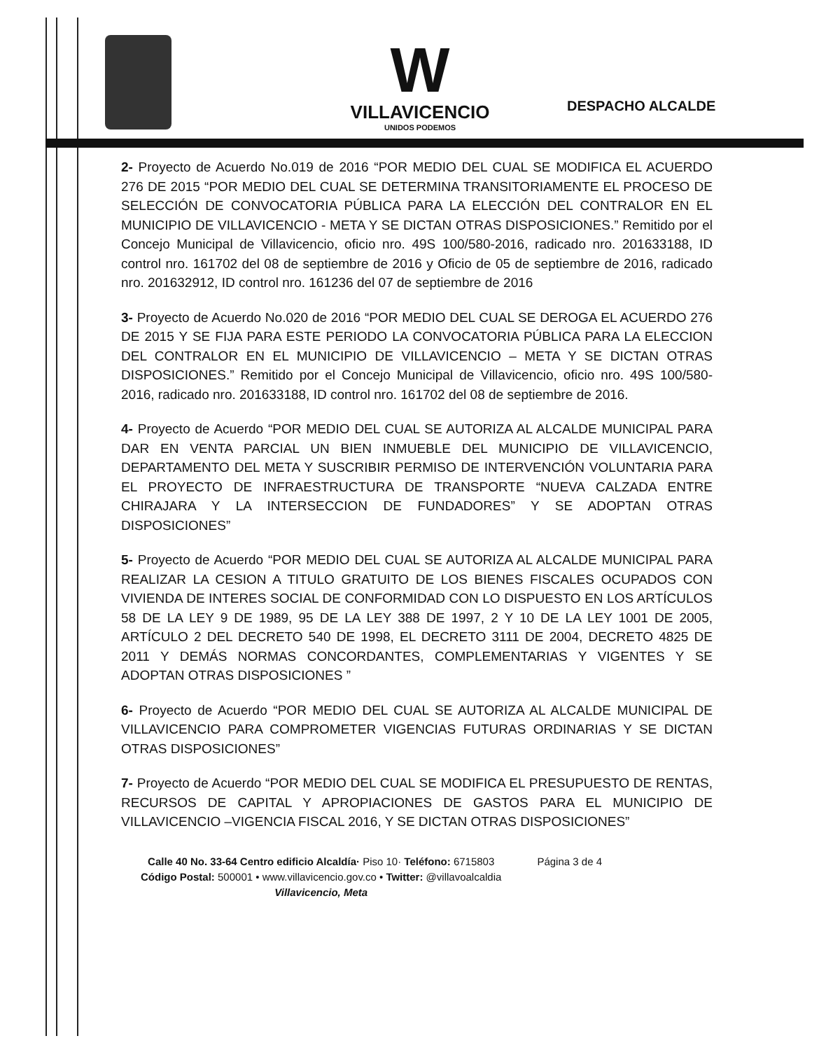W
VILLAVICENCIO
UNIDOS PODEMOS
DESPACHO ALCALDE
2- Proyecto de Acuerdo No.019 de 2016 “POR MEDIO DEL CUAL SE MODIFICA EL ACUERDO 276 DE 2015 “POR MEDIO DEL CUAL SE DETERMINA TRANSITORIAMENTE EL PROCESO DE SELECCIÓN DE CONVOCATORIA PÚBLICA PARA LA ELECCIÓN DEL CONTRALOR EN EL MUNICIPIO DE VILLAVICENCIO - META Y SE DICTAN OTRAS DISPOSICIONES.” Remitido por el Concejo Municipal de Villavicencio, oficio nro. 49S 100/580-2016, radicado nro. 201633188, ID control nro. 161702 del 08 de septiembre de 2016 y Oficio de 05 de septiembre de 2016, radicado nro. 201632912, ID control nro. 161236 del 07 de septiembre de 2016
3- Proyecto de Acuerdo No.020 de 2016 “POR MEDIO DEL CUAL SE DEROGA EL ACUERDO 276 DE 2015 Y SE FIJA PARA ESTE PERIODO LA CONVOCATORIA PÚBLICA PARA LA ELECCION DEL CONTRALOR EN EL MUNICIPIO DE VILLAVICENCIO – META Y SE DICTAN OTRAS DISPOSICIONES.” Remitido por el Concejo Municipal de Villavicencio, oficio nro. 49S 100/580-2016, radicado nro. 201633188, ID control nro. 161702 del 08 de septiembre de 2016.
4- Proyecto de Acuerdo “POR MEDIO DEL CUAL SE AUTORIZA AL ALCALDE MUNICIPAL PARA DAR EN VENTA PARCIAL UN BIEN INMUEBLE DEL MUNICIPIO DE VILLAVICENCIO, DEPARTAMENTO DEL META Y SUSCRIBIR PERMISO DE INTERVENCIÓN VOLUNTARIA PARA EL PROYECTO DE INFRAESTRUCTURA DE TRANSPORTE “NUEVA CALZADA ENTRE CHIRAJARA Y LA INTERSECCION DE FUNDADORES” Y SE ADOPTAN OTRAS DISPOSICIONES”
5- Proyecto de Acuerdo “POR MEDIO DEL CUAL SE AUTORIZA AL ALCALDE MUNICIPAL PARA REALIZAR LA CESION A TITULO GRATUITO DE LOS BIENES FISCALES OCUPADOS CON VIVIENDA DE INTERES SOCIAL DE CONFORMIDAD CON LO DISPUESTO EN LOS ARTÍCULOS 58 DE LA LEY 9 DE 1989, 95 DE LA LEY 388 DE 1997, 2 Y 10 DE LA LEY 1001 DE 2005, ARTÍCULO 2 DEL DECRETO 540 DE 1998, EL DECRETO 3111 DE 2004, DECRETO 4825 DE 2011 Y DEMÁS NORMAS CONCORDANTES, COMPLEMENTARIAS Y VIGENTES Y SE ADOPTAN OTRAS DISPOSICIONES ”
6- Proyecto de Acuerdo “POR MEDIO DEL CUAL SE AUTORIZA AL ALCALDE MUNICIPAL DE VILLAVICENCIO PARA COMPROMETER VIGENCIAS FUTURAS ORDINARIAS Y SE DICTAN OTRAS DISPOSICIONES”
7- Proyecto de Acuerdo “POR MEDIO DEL CUAL SE MODIFICA EL PRESUPUESTO DE RENTAS, RECURSOS DE CAPITAL Y APROPIACIONES DE GASTOS PARA EL MUNICIPIO DE VILLAVICENCIO –VIGENCIA FISCAL 2016, Y SE DICTAN OTRAS DISPOSICIONES”
Calle 40 No. 33-64 Centro edificio Alcaldía· Piso 10· Teléfono: 6715803
Código Postal: 500001 • www.villavicencio.gov.co • Twitter: @villavoalcaldia
Villavicencio, Meta
Página 3 de 4